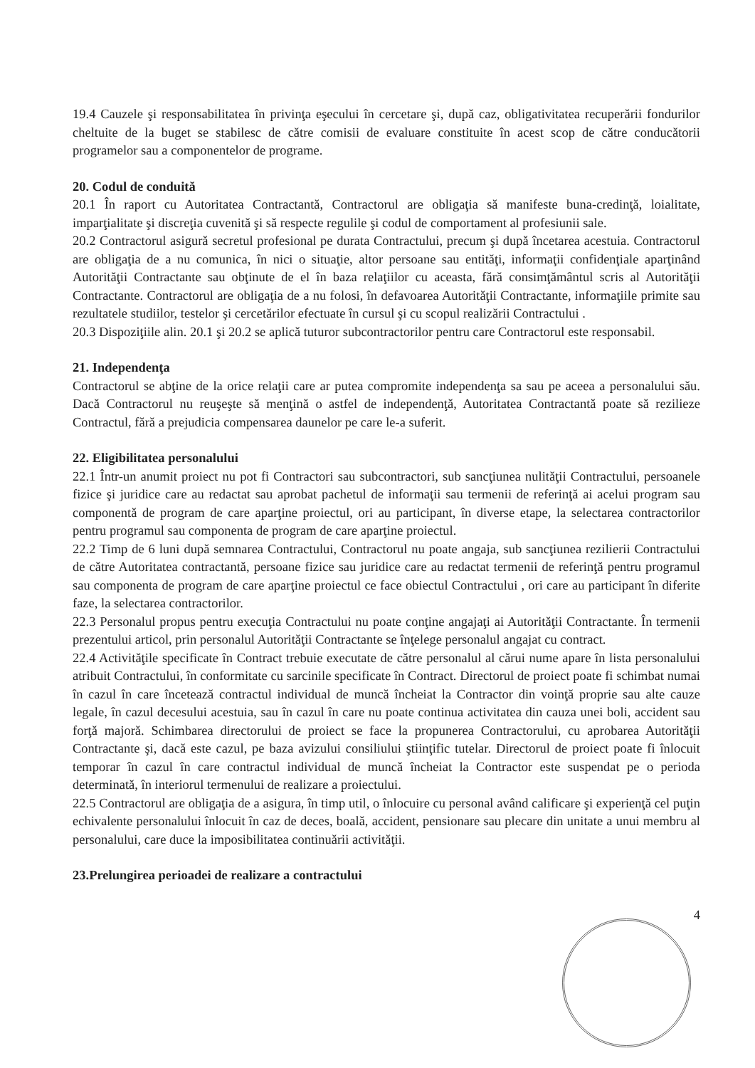19.4 Cauzele şi responsabilitatea în privinţa eşecului în cercetare şi, după caz, obligativitatea recuperării fondurilor cheltuite de la buget se stabilesc de către comisii de evaluare constituite în acest scop de către conducătorii programelor sau a componentelor de programe.
20. Codul de conduită
20.1 În raport cu Autoritatea Contractantă, Contractorul are obligaţia să manifeste buna-credinţă, loialitate, imparţialitate şi discreţia cuvenită şi să respecte regulile şi codul de comportament al profesiunii sale.
20.2 Contractorul asigură secretul profesional pe durata Contractului, precum şi după încetarea acestuia. Contractorul are obligaţia de a nu comunica, în nici o situaţie, altor persoane sau entităţi, informaţii confidenţiale aparţinând Autorităţii Contractante sau obţinute de el în baza relaţiilor cu aceasta, fără consimţământul scris al Autorităţii Contractante. Contractorul are obligaţia de a nu folosi, în defavoarea Autorităţii Contractante, informaţiile primite sau rezultatele studiilor, testelor şi cercetărilor efectuate în cursul şi cu scopul realizării Contractului .
20.3 Dispoziţiile alin. 20.1 şi 20.2 se aplică tuturor subcontractorilor pentru care Contractorul este responsabil.
21. Independenţa
Contractorul se abţine de la orice relaţii care ar putea compromite independenţa sa sau pe aceea a personalului său. Dacă Contractorul nu reuşeşte să menţină o astfel de independenţă, Autoritatea Contractantă poate să rezilieze Contractul, fără a prejudicia compensarea daunelor pe care le-a suferit.
22. Eligibilitatea personalului
22.1 Într-un anumit proiect nu pot fi Contractori sau subcontractori, sub sancţiunea nulităţii Contractului, persoanele fizice şi juridice care au redactat sau aprobat pachetul de informaţii sau termenii de referinţă ai acelui program sau componentă de program de care aparţine proiectul, ori au participant, în diverse etape, la selectarea contractorilor pentru programul sau componenta de program de care aparţine proiectul.
22.2 Timp de 6 luni după semnarea Contractului, Contractorul nu poate angaja, sub sancţiunea rezilierii Contractului de către Autoritatea contractantă, persoane fizice sau juridice care au redactat termenii de referinţă pentru programul sau componenta de program de care aparţine proiectul ce face obiectul Contractului , ori care au participant în diferite faze, la selectarea contractorilor.
22.3 Personalul propus pentru execuţia Contractului nu poate conţine angajaţi ai Autorităţii Contractante. În termenii prezentului articol, prin personalul Autorităţii Contractante se înţelege personalul angajat cu contract.
22.4 Activităţile specificate în Contract trebuie executate de către personalul al cărui nume apare în lista personalului atribuit Contractului, în conformitate cu sarcinile specificate în Contract. Directorul de proiect poate fi schimbat numai în cazul în care încetează contractul individual de muncă încheiat la Contractor din voinţă proprie sau alte cauze legale, în cazul decesului acestuia, sau în cazul în care nu poate continua activitatea din cauza unei boli, accident sau forţă majoră. Schimbarea directorului de proiect se face la propunerea Contractorului, cu aprobarea Autorităţii Contractante şi, dacă este cazul, pe baza avizului consiliului ştiinţific tutelar. Directorul de proiect poate fi înlocuit temporar în cazul în care contractul individual de muncă încheiat la Contractor este suspendat pe o perioda determinată, în interiorul termenului de realizare a proiectului.
22.5 Contractorul are obligaţia de a asigura, în timp util, o înlocuire cu personal având calificare şi experienţă cel puţin echivalente personalului înlocuit în caz de deces, boală, accident, pensionare sau plecare din unitate a unui membru al personalului, care duce la imposibilitatea continuării activităţii.
23.Prelungirea perioadei de realizare a contractului
4